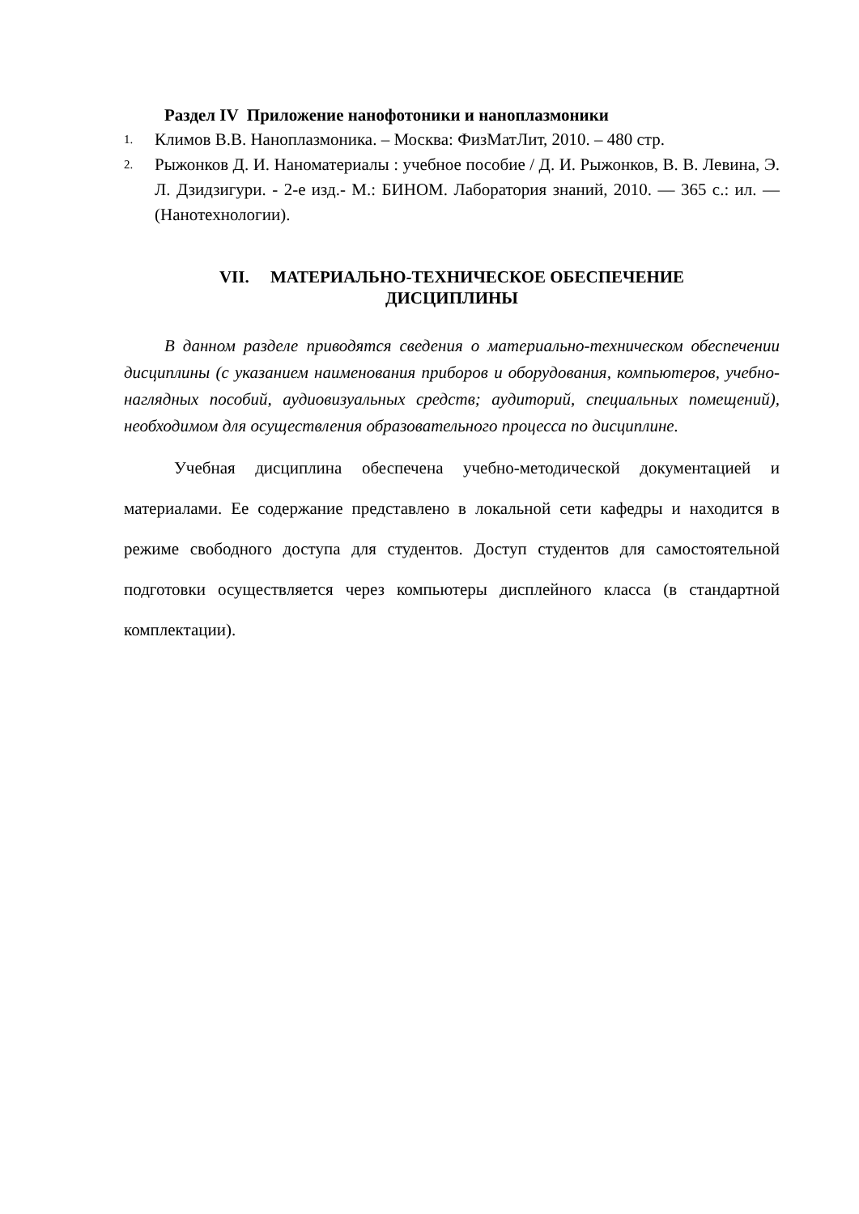Раздел IV Приложение нанофотоники и наноплазмоники
1. Климов В.В. Наноплазмоника. – Москва: ФизМатЛит, 2010. – 480 стр.
2. Рыжонков Д. И. Наноматериалы : учебное пособие / Д. И. Рыжонков, В. В. Левина, Э. Л. Дзидзигури. - 2-е изд.- М.: БИНОМ. Лаборатория знаний, 2010. — 365 с.: ил. — (Нанотехнологии).
VII. МАТЕРИАЛЬНО-ТЕХНИЧЕСКОЕ ОБЕСПЕЧЕНИЕ
ДИСЦИПЛИНЫ
В данном разделе приводятся сведения о материально-техническом обеспечении дисциплины (с указанием наименования приборов и оборудования, компьютеров, учебно-наглядных пособий, аудиовизуальных средств; аудиторий, специальных помещений), необходимом для осуществления образовательного процесса по дисциплине.
Учебная дисциплина обеспечена учебно-методической документацией и материалами. Ее содержание представлено в локальной сети кафедры и находится в режиме свободного доступа для студентов. Доступ студентов для самостоятельной подготовки осуществляется через компьютеры дисплейного класса (в стандартной комплектации).